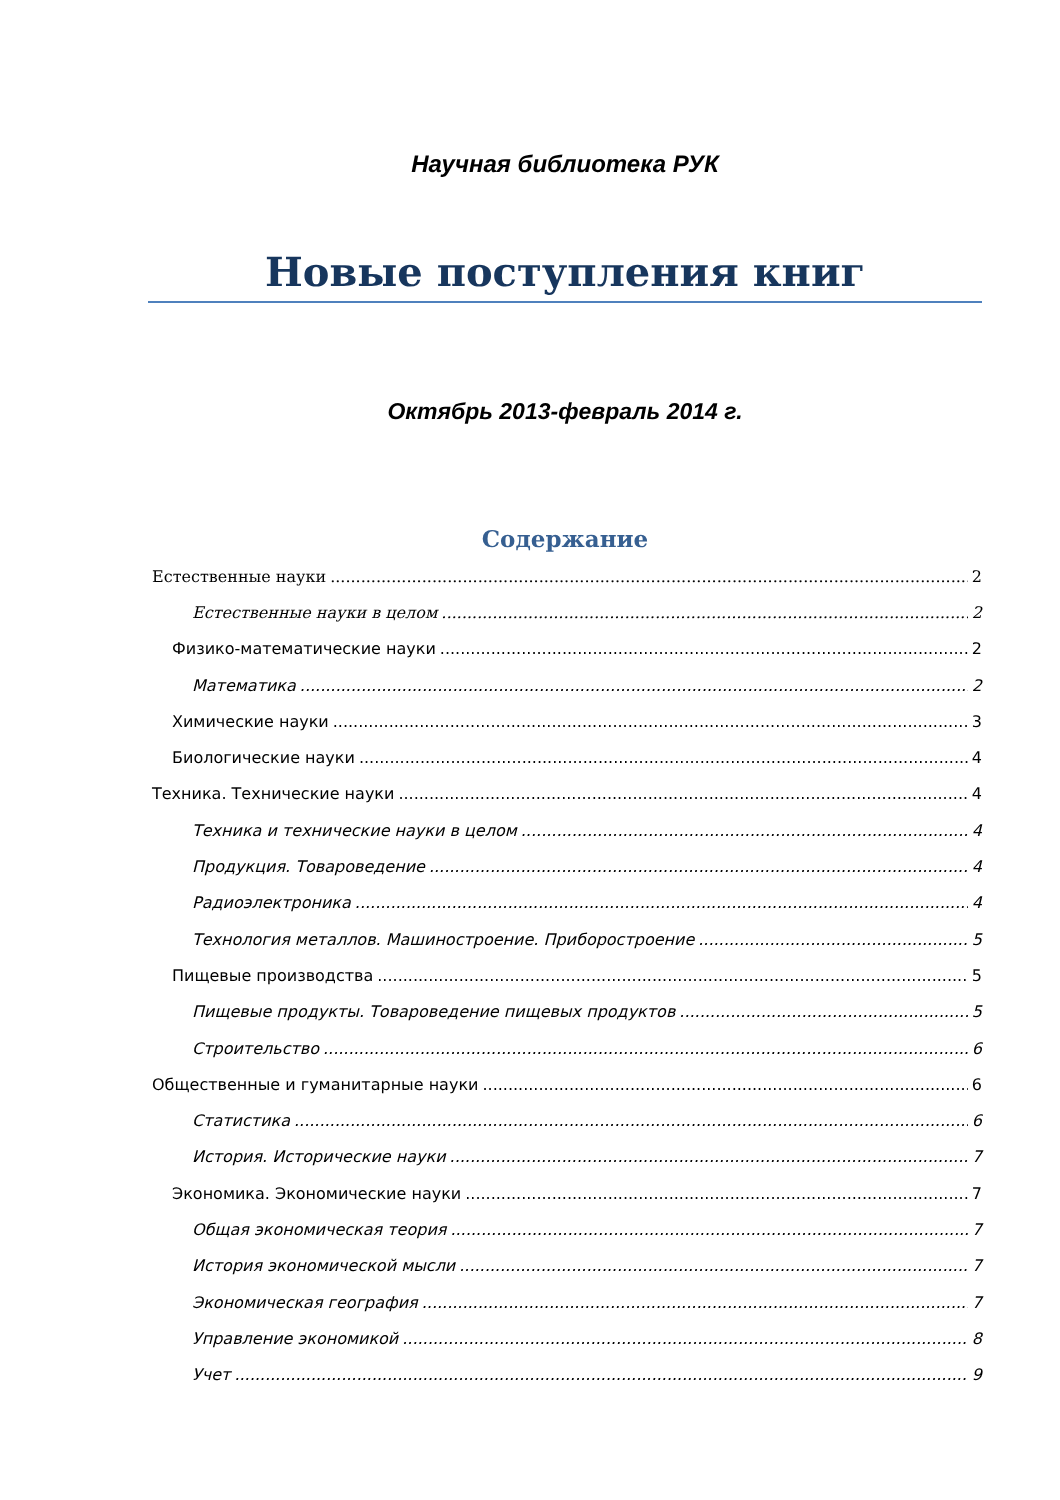Научная библиотека РУК
Новые поступления книг
Октябрь 2013-февраль 2014 г.
Содержание
Естественные науки 2
Естественные науки в целом 2
Физико-математические науки 2
Математика 2
Химические науки 3
Биологические науки 4
Техника. Технические науки 4
Техника и технические науки в целом 4
Продукция. Товароведение 4
Радиоэлектроника 4
Технология металлов. Машиностроение. Приборостроение 5
Пищевые производства 5
Пищевые продукты. Товароведение пищевых продуктов 5
Строительство 6
Общественные и гуманитарные науки 6
Статистика 6
История. Исторические науки 7
Экономика. Экономические науки 7
Общая экономическая теория 7
История экономической мысли 7
Экономическая география 7
Управление экономикой 8
Учет 9